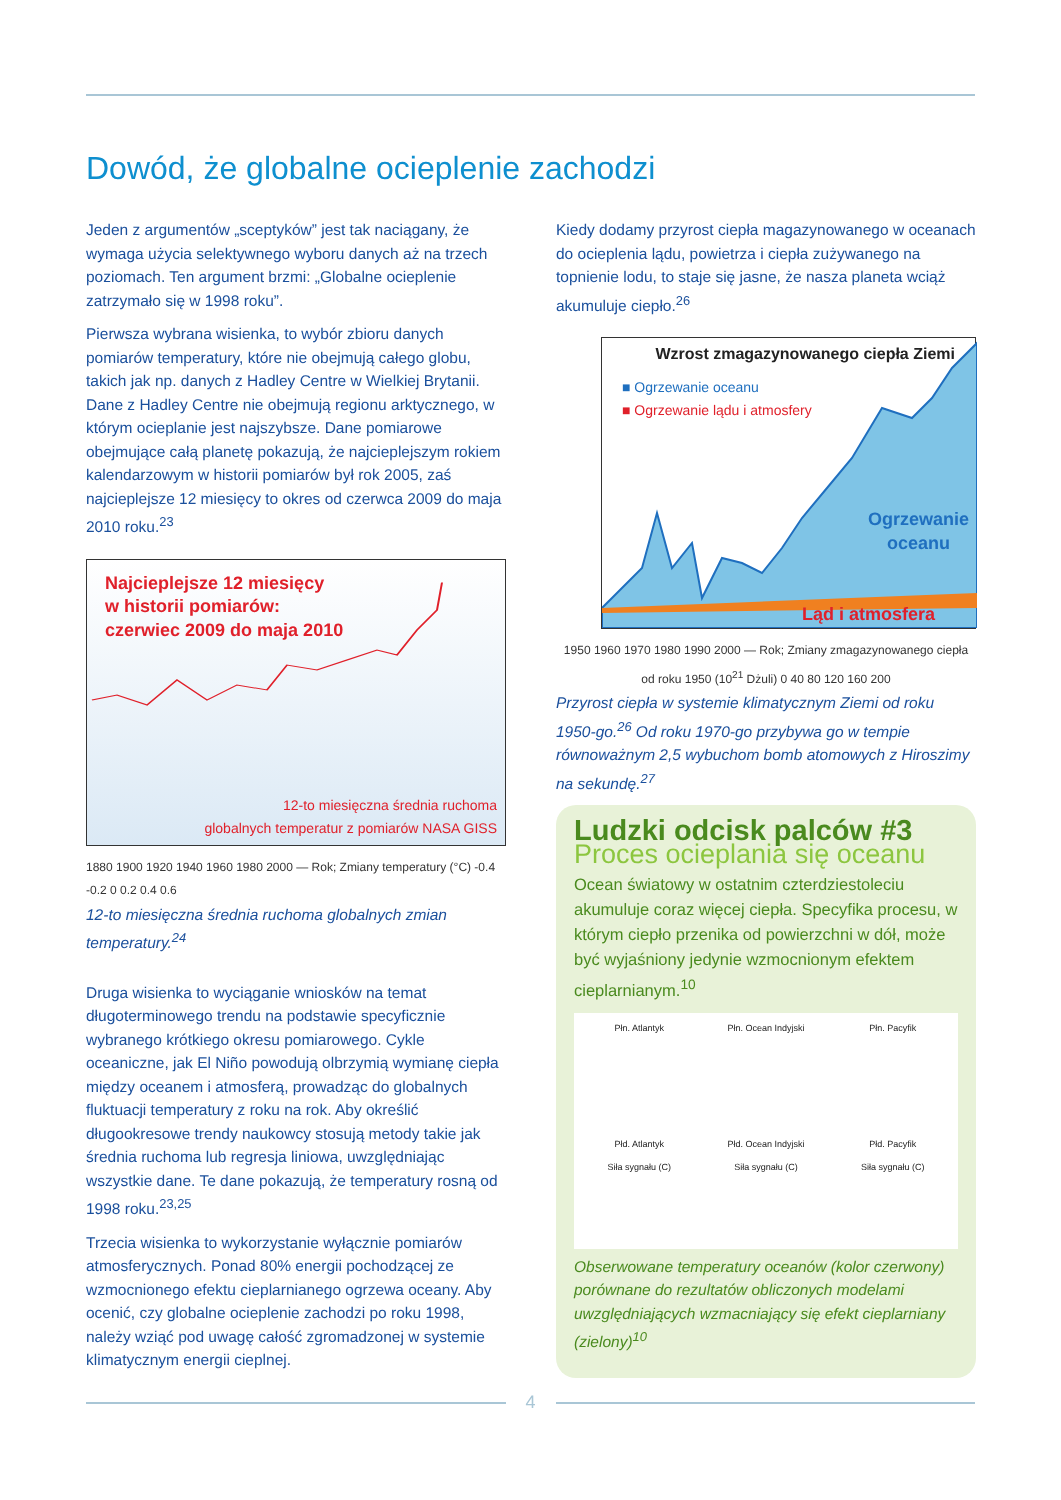Dowód, że globalne ocieplenie zachodzi
Jeden z argumentów „sceptyków” jest tak naciągany, że wymaga użycia selektywnego wyboru danych aż na trzech poziomach. Ten argument brzmi: „Globalne ocieplenie zatrzymało się w 1998 roku”.
Pierwsza wybrana wisienka, to wybór zbioru danych pomiarów temperatury, które nie obejmują całego globu, takich jak np. danych z Hadley Centre w Wielkiej Brytanii. Dane z Hadley Centre nie obejmują regionu arktycznego, w którym ocieplanie jest najszybsze. Dane pomiarowe obejmujące całą planetę pokazują, że najcieplejszym rokiem kalendarzowym w historii pomiarów był rok 2005, zaś najcieplejsze 12 miesięcy to okres od czerwca 2009 do maja 2010 roku.<sup>23</sup>
Najcieplejsze 12 miesięcy
w historii pomiarów:
czerwiec 2009 do maja 2010
12-to miesięczna średnia ruchoma
globalnych temperatur z pomiarów NASA GISS
1880 1900 1920 1940 1960 1980 2000 — Rok; Zmiany temperatury (°C) -0.4 -0.2 0 0.2 0.4 0.6
12-to miesięczna średnia ruchoma globalnych zmian temperatury.<sup>24</sup>
Druga wisienka to wyciąganie wniosków na temat długoterminowego trendu na podstawie specyficznie wybranego krótkiego okresu pomiarowego. Cykle oceaniczne, jak El Niño powodują olbrzymią wymianę ciepła między oceanem i atmosferą, prowadząc do globalnych fluktuacji temperatury z roku na rok. Aby określić długookresowe trendy naukowcy stosują metody takie jak średnia ruchoma lub regresja liniowa, uwzględniając wszystkie dane. Te dane pokazują, że temperatury rosną od 1998 roku.<sup>23,25</sup>
Trzecia wisienka to wykorzystanie wyłącznie pomiarów atmosferycznych. Ponad 80% energii pochodzącej ze wzmocnionego efektu cieplarnianego ogrzewa oceany. Aby ocenić, czy globalne ocieplenie zachodzi po roku 1998, należy wziąć pod uwagę całość zgromadzonej w systemie klimatycznym energii cieplnej.
Kiedy dodamy przyrost ciepła magazynowanego w oceanach do ocieplenia lądu, powietrza i ciepła zużywanego na topnienie lodu, to staje się jasne, że nasza planeta wciąż akumuluje ciepło.<sup>26</sup>
Wzrost zmagazynowanego ciepła Ziemi
■ Ogrzewanie oceanu
■ Ogrzewanie lądu i atmosfery
Ogrzewanie
oceanu
Ląd i atmosfera
1950 1960 1970 1980 1990 2000 — Rok; Zmiany zmagazynowanego ciepła od roku 1950 (10<sup>21</sup> Dżuli) 0 40 80 120 160 200
Przyrost ciepła w systemie klimatycznym Ziemi od roku 1950-go.<sup>26</sup> Od roku 1970-go przybywa go w tempie równoważnym 2,5 wybuchom bomb atomowych z Hiroszimy na sekundę.<sup>27</sup>
Ludzki odcisk palców #3
Proces ocieplania się oceanu
Ocean światowy w ostatnim czterdziestoleciu akumuluje coraz więcej ciepła. Specyfika procesu, w którym ciepło przenika od powierzchni w dół, może być wyjaśniony jedynie wzmocnionym efektem cieplarnianym.<sup>10</sup>
Płn. Atlantyk
Płn. Ocean Indyjski
Płn. Pacyfik
Płd. Atlantyk
Siła sygnału (C)
Płd. Ocean Indyjski
Siła sygnału (C)
Płd. Pacyfik
Siła sygnału (C)
Obserwowane temperatury oceanów (kolor czerwony) porównane do rezultatów obliczonych modelami uwzględniających wzmacniający się efekt cieplarniany (zielony)<sup>10</sup>
4